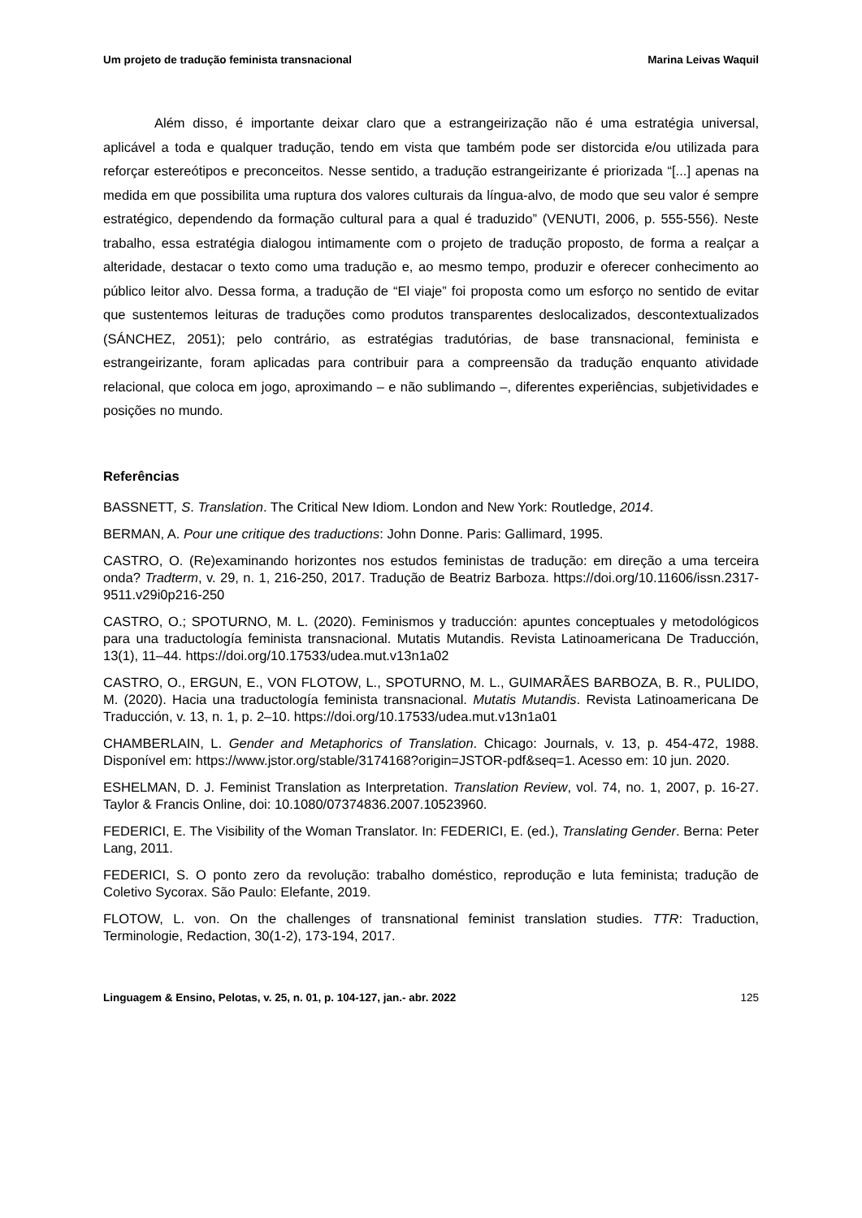Um projeto de tradução feminista transnacional Marina Leivas Waquil
Além disso, é importante deixar claro que a estrangeirização não é uma estratégia universal, aplicável a toda e qualquer tradução, tendo em vista que também pode ser distorcida e/ou utilizada para reforçar estereótipos e preconceitos. Nesse sentido, a tradução estrangeirizante é priorizada “[...] apenas na medida em que possibilita uma ruptura dos valores culturais da língua-alvo, de modo que seu valor é sempre estratégico, dependendo da formação cultural para a qual é traduzido” (VENUTI, 2006, p. 555-556). Neste trabalho, essa estratégia dialogou intimamente com o projeto de tradução proposto, de forma a realçar a alteridade, destacar o texto como uma tradução e, ao mesmo tempo, produzir e oferecer conhecimento ao público leitor alvo. Dessa forma, a tradução de “El viaje” foi proposta como um esforço no sentido de evitar que sustentemos leituras de traduções como produtos transparentes deslocalizados, descontextualizados (SÁNCHEZ, 2051); pelo contrário, as estratégias tradutórias, de base transnacional, feminista e estrangeirizante, foram aplicadas para contribuir para a compreensão da tradução enquanto atividade relacional, que coloca em jogo, aproximando – e não sublimando –, diferentes experiências, subjetividades e posições no mundo.
Referências
BASSNETT, S. Translation. The Critical New Idiom. London and New York: Routledge, 2014.
BERMAN, A. Pour une critique des traductions: John Donne. Paris: Gallimard, 1995.
CASTRO, O. (Re)examinando horizontes nos estudos feministas de tradução: em direção a uma terceira onda? Tradterm, v. 29, n. 1, 216-250, 2017. Tradução de Beatriz Barboza. https://doi.org/10.11606/issn.2317-9511.v29i0p216-250
CASTRO, O.; SPOTURNO, M. L. (2020). Feminismos y traducción: apuntes conceptuales y metodológicos para una traductología feminista transnacional. Mutatis Mutandis. Revista Latinoamericana De Traducción, 13(1), 11–44. https://doi.org/10.17533/udea.mut.v13n1a02
CASTRO, O., ERGUN, E., VON FLOTOW, L., SPOTURNO, M. L., GUIMARÃES BARBOZA, B. R., PULIDO, M. (2020). Hacia una traductología feminista transnacional. Mutatis Mutandis. Revista Latinoamericana De Traducción, v. 13, n. 1, p. 2–10. https://doi.org/10.17533/udea.mut.v13n1a01
CHAMBERLAIN, L. Gender and Metaphorics of Translation. Chicago: Journals, v. 13, p. 454-472, 1988. Disponível em: https://www.jstor.org/stable/3174168?origin=JSTOR-pdf&seq=1. Acesso em: 10 jun. 2020.
ESHELMAN, D. J. Feminist Translation as Interpretation. Translation Review, vol. 74, no. 1, 2007, p. 16-27. Taylor & Francis Online, doi: 10.1080/07374836.2007.10523960.
FEDERICI, E. The Visibility of the Woman Translator. In: FEDERICI, E. (ed.), Translating Gender. Berna: Peter Lang, 2011.
FEDERICI, S. O ponto zero da revolução: trabalho doméstico, reprodução e luta feminista; tradução de Coletivo Sycorax. São Paulo: Elefante, 2019.
FLOTOW, L. von. On the challenges of transnational feminist translation studies. TTR: Traduction, Terminologie, Redaction, 30(1-2), 173-194, 2017.
Linguagem & Ensino, Pelotas, v. 25, n. 01, p. 104-127, jan.- abr. 2022 125